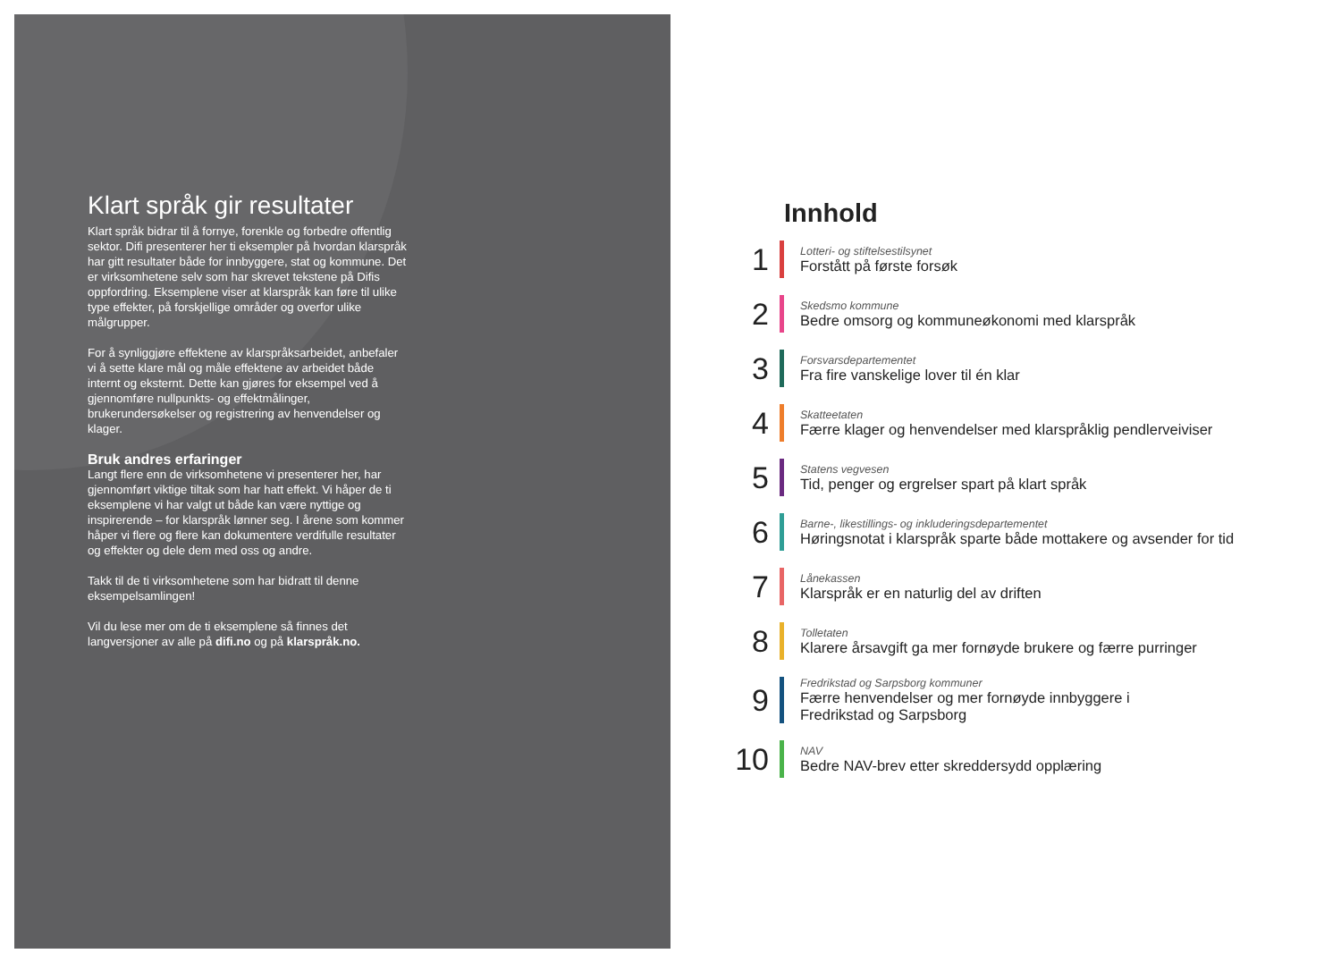Klart språk gir resultater
Klart språk bidrar til å fornye, forenkle og forbedre offentlig sektor. Difi presenterer her ti eksempler på hvordan klarspråk har gitt resultater både for innbyggere, stat og kommune. Det er virksomhetene selv som har skrevet tekstene på Difis oppfordring. Eksemplene viser at klarspråk kan føre til ulike type effekter, på forskjellige områder og overfor ulike målgrupper.
For å synliggjøre effektene av klarspråksarbeidet, anbefaler vi å sette klare mål og måle effektene av arbeidet både internt og eksternt. Dette kan gjøres for eksempel ved å gjennomføre nullpunkts- og effektmålinger, brukerundersøkelser og registrering av henvendelser og klager.
Bruk andres erfaringer
Langt flere enn de virksomhetene vi presenterer her, har gjennomført viktige tiltak som har hatt effekt. Vi håper de ti eksemplene vi har valgt ut både kan være nyttige og inspirerende – for klarspråk lønner seg. I årene som kommer håper vi flere og flere kan dokumentere verdifulle resultater og effekter og dele dem med oss og andre.
Takk til de ti virksomhetene som har bidratt til denne eksempelsamlingen!
Vil du lese mer om de ti eksemplene så finnes det langversjoner av alle på difi.no og på klarspråk.no.
Innhold
1
Lotteri- og stiftelsestilsynet
Forstått på første forsøk
2
Skedsmo kommune
Bedre omsorg og kommuneøkonomi med klarspråk
3
Forsvarsdepartementet
Fra fire vanskelige lover til én klar
4
Skatteetaten
Færre klager og henvendelser med klarspråklig pendlerveiviser
5
Statens vegvesen
Tid, penger og ergrelser spart på klart språk
6
Barne-, likestillings- og inkluderingsdepartementet
Høringsnotat i klarspråk sparte både mottakere og avsender for tid
7
Lånekassen
Klarspråk er en naturlig del av driften
8
Tolletaten
Klarere årsavgift ga mer fornøyde brukere og færre purringer
9
Fredrikstad og Sarpsborg kommuner
Færre henvendelser og mer fornøyde innbyggere i
Fredrikstad og Sarpsborg
10
NAV
Bedre NAV-brev etter skreddersydd opplæring